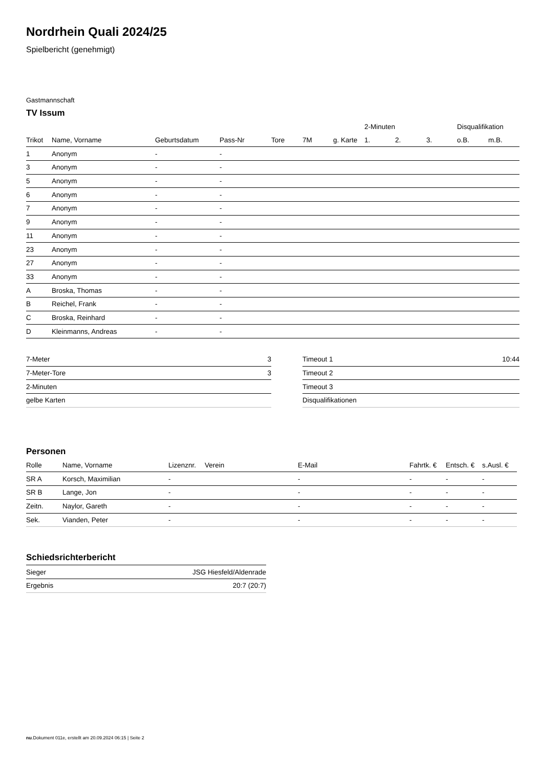Nordrhein Quali 2024/25
Spielbericht (genehmigt)
Gastmannschaft
TV Issum
| | | | | | | | 2-Minuten | | | Disqualifikation | |
| --- | --- | --- | --- | --- | --- | --- | --- | --- | --- | --- | --- |
| Trikot | Name, Vorname | Geburtsdatum | Pass-Nr | Tore | 7M | g. Karte | 1. | 2. | 3. | o.B. | m.B. |
| 1 | Anonym | - | - | | | | | | | | |
| 3 | Anonym | - | - | | | | | | | | |
| 5 | Anonym | - | - | | | | | | | | |
| 6 | Anonym | - | - | | | | | | | | |
| 7 | Anonym | - | - | | | | | | | | |
| 9 | Anonym | - | - | | | | | | | | |
| 11 | Anonym | - | - | | | | | | | | |
| 23 | Anonym | - | - | | | | | | | | |
| 27 | Anonym | - | - | | | | | | | | |
| 33 | Anonym | - | - | | | | | | | | |
| A | Broska, Thomas | - | - | | | | | | | | |
| B | Reichel, Frank | - | - | | | | | | | | |
| C | Broska, Reinhard | - | - | | | | | | | | |
| D | Kleinmanns, Andreas | - | - | | | | | | | | |
| 7-Meter | 3 |
| 7-Meter-Tore | 3 |
| 2-Minuten | |
| gelbe Karten | |
| Timeout 1 | 10:44 |
| Timeout 2 | |
| Timeout 3 | |
| Disqualifikationen | |
Personen
| Rolle | Name, Vorname | Lizenznr. | Verein | E-Mail | Fahrtk. € | Entsch. € | s.Ausl. € |
| --- | --- | --- | --- | --- | --- | --- | --- |
| SR A | Korsch, Maximilian | - | | - | - | - | - |
| SR B | Lange, Jon | - | | - | - | - | - |
| Zeitn. | Naylor, Gareth | - | | - | - | - | - |
| Sek. | Vianden, Peter | - | | - | - | - | - |
Schiedsrichterbericht
| Sieger | JSG Hiesfeld/Aldenrade |
| Ergebnis | 20:7 (20:7) |
nu.Dokument 011e, erstellt am 20.09.2024 06:15 | Seite 2